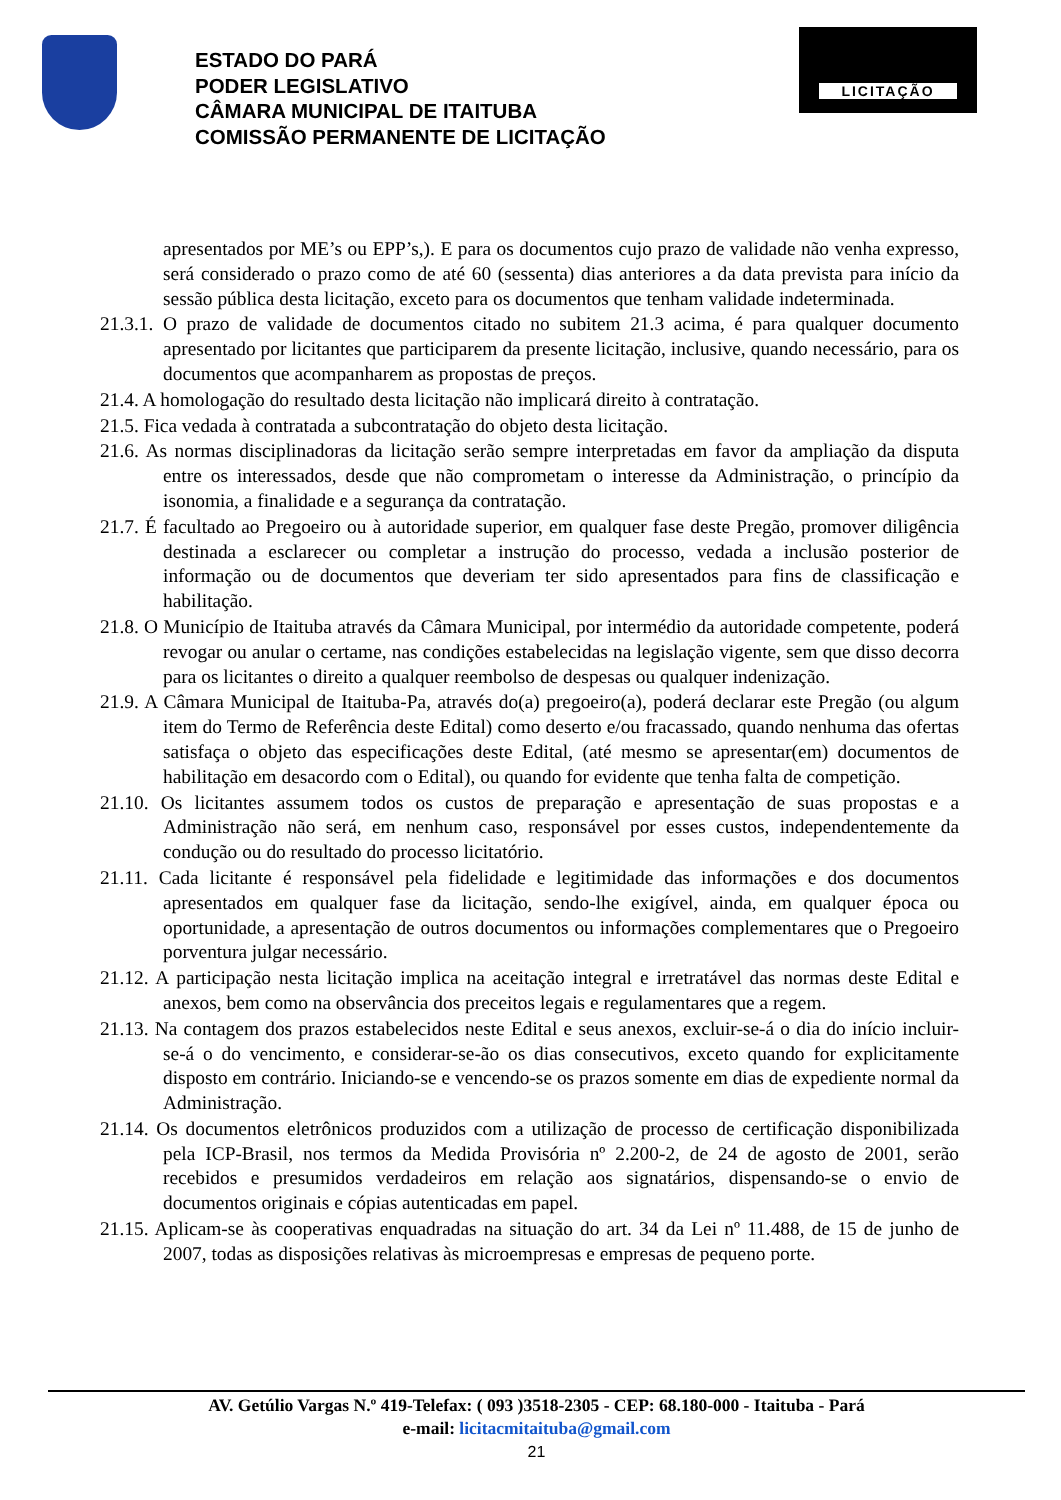ESTADO DO PARÁ
PODER LEGISLATIVO
CÂMARA MUNICIPAL DE ITAITUBA
COMISSÃO PERMANENTE DE LICITAÇÃO
LICITAÇÃO
apresentados por ME’s ou EPP’s,). E para os documentos cujo prazo de validade não venha expresso, será considerado o prazo como de até 60 (sessenta) dias anteriores a da data prevista para início da sessão pública desta licitação, exceto para os documentos que tenham validade indeterminada.
21.3.1. O prazo de validade de documentos citado no subitem 21.3 acima, é para qualquer documento apresentado por licitantes que participarem da presente licitação, inclusive, quando necessário, para os documentos que acompanharem as propostas de preços.
21.4. A homologação do resultado desta licitação não implicará direito à contratação.
21.5. Fica vedada à contratada a subcontratação do objeto desta licitação.
21.6. As normas disciplinadoras da licitação serão sempre interpretadas em favor da ampliação da disputa entre os interessados, desde que não comprometam o interesse da Administração, o princípio da isonomia, a finalidade e a segurança da contratação.
21.7. É facultado ao Pregoeiro ou à autoridade superior, em qualquer fase deste Pregão, promover diligência destinada a esclarecer ou completar a instrução do processo, vedada a inclusão posterior de informação ou de documentos que deveriam ter sido apresentados para fins de classificação e habilitação.
21.8. O Município de Itaituba através da Câmara Municipal, por intermédio da autoridade competente, poderá revogar ou anular o certame, nas condições estabelecidas na legislação vigente, sem que disso decorra para os licitantes o direito a qualquer reembolso de despesas ou qualquer indenização.
21.9. A Câmara Municipal de Itaituba-Pa, através do(a) pregoeiro(a), poderá declarar este Pregão (ou algum item do Termo de Referência deste Edital) como deserto e/ou fracassado, quando nenhuma das ofertas satisfaça o objeto das especificações deste Edital, (até mesmo se apresentar(em) documentos de habilitação em desacordo com o Edital), ou quando for evidente que tenha falta de competição.
21.10. Os licitantes assumem todos os custos de preparação e apresentação de suas propostas e a Administração não será, em nenhum caso, responsável por esses custos, independentemente da condução ou do resultado do processo licitatório.
21.11. Cada licitante é responsável pela fidelidade e legitimidade das informações e dos documentos apresentados em qualquer fase da licitação, sendo-lhe exigível, ainda, em qualquer época ou oportunidade, a apresentação de outros documentos ou informações complementares que o Pregoeiro porventura julgar necessário.
21.12. A participação nesta licitação implica na aceitação integral e irretratável das normas deste Edital e anexos, bem como na observância dos preceitos legais e regulamentares que a regem.
21.13. Na contagem dos prazos estabelecidos neste Edital e seus anexos, excluir-se-á o dia do início incluir-se-á o do vencimento, e considerar-se-ão os dias consecutivos, exceto quando for explicitamente disposto em contrário. Iniciando-se e vencendo-se os prazos somente em dias de expediente normal da Administração.
21.14. Os documentos eletrônicos produzidos com a utilização de processo de certificação disponibilizada pela ICP-Brasil, nos termos da Medida Provisória nº 2.200-2, de 24 de agosto de 2001, serão recebidos e presumidos verdadeiros em relação aos signatários, dispensando-se o envio de documentos originais e cópias autenticadas em papel.
21.15. Aplicam-se às cooperativas enquadradas na situação do art. 34 da Lei nº 11.488, de 15 de junho de 2007, todas as disposições relativas às microempresas e empresas de pequeno porte.
AV. Getúlio Vargas N.º 419-Telefax: ( 093 )3518-2305 - CEP: 68.180-000 - Itaituba - Pará
e-mail: licitacmitaituba@gmail.com
21